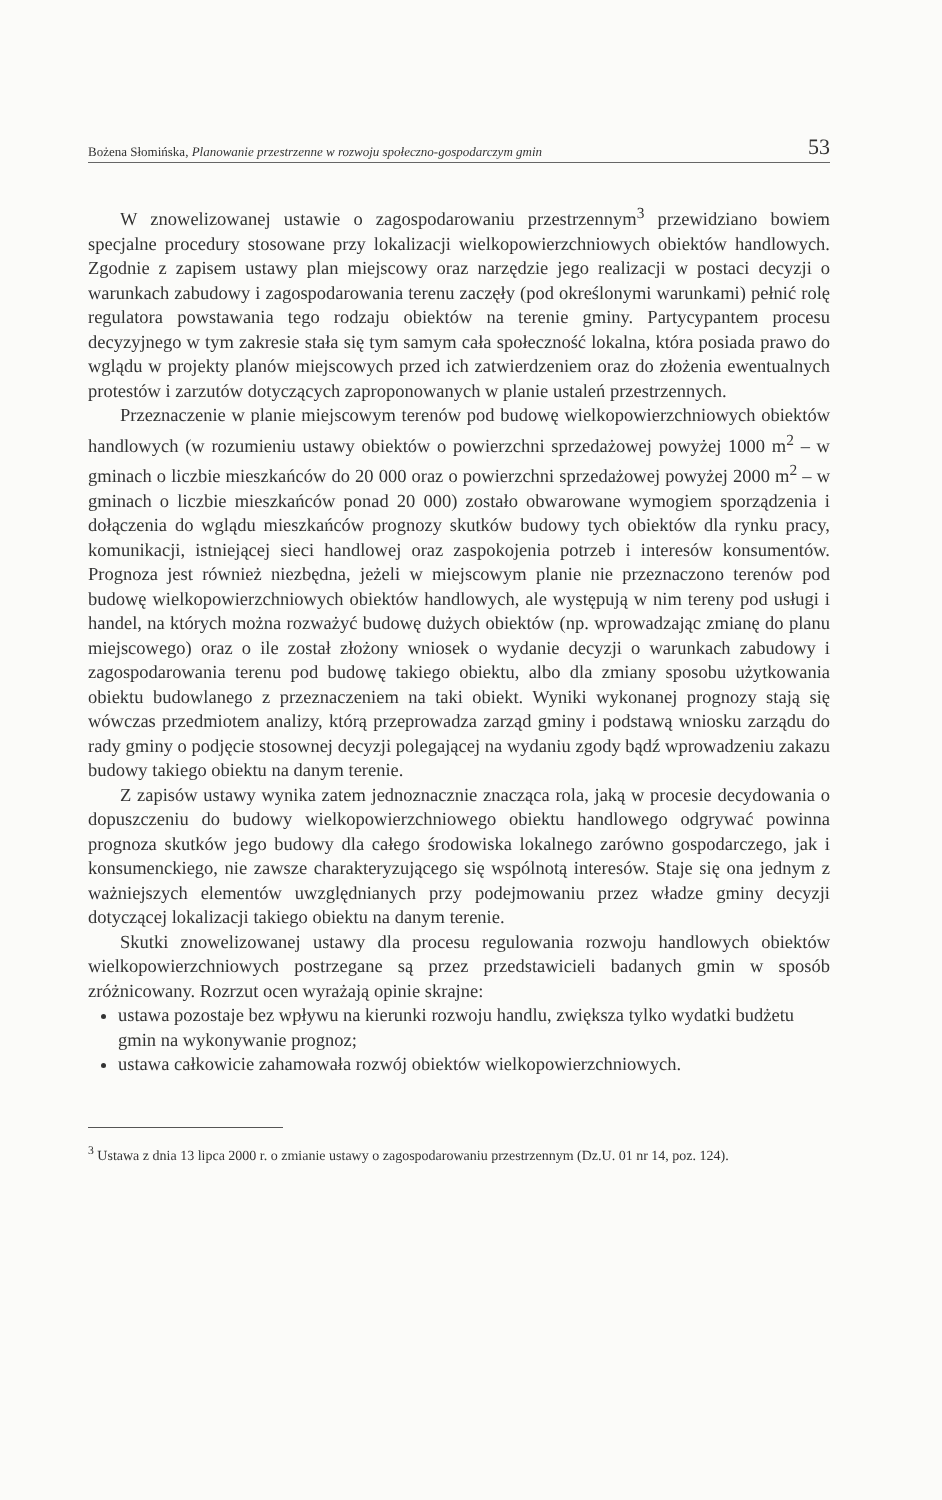Bożena Słomińska, Planowanie przestrzenne w rozwoju społeczno-gospodarczym gmin 53
W znowelizowanej ustawie o zagospodarowaniu przestrzennym<sup>3</sup> przewidziano bowiem specjalne procedury stosowane przy lokalizacji wielkopowierzchniowych obiektów handlowych. Zgodnie z zapisem ustawy plan miejscowy oraz narzędzie jego realizacji w postaci decyzji o warunkach zabudowy i zagospodarowania terenu zaczęły (pod określonymi warunkami) pełnić rolę regulatora powstawania tego rodzaju obiektów na terenie gminy. Partycypantem procesu decyzyjnego w tym zakresie stała się tym samym cała społeczność lokalna, która posiada prawo do wglądu w projekty planów miejscowych przed ich zatwierdzeniem oraz do złożenia ewentualnych protestów i zarzutów dotyczących zaproponowanych w planie ustaleń przestrzennych.
Przeznaczenie w planie miejscowym terenów pod budowę wielkopowierzchniowych obiektów handlowych (w rozumieniu ustawy obiektów o powierzchni sprzedażowej powyżej 1000 m<sup>2</sup> – w gminach o liczbie mieszkańców do 20 000 oraz o powierzchni sprzedażowej powyżej 2000 m<sup>2</sup> – w gminach o liczbie mieszkańców ponad 20 000) zostało obwarowane wymogiem sporządzenia i dołączenia do wglądu mieszkańców prognozy skutków budowy tych obiektów dla rynku pracy, komunikacji, istniejącej sieci handlowej oraz zaspokojenia potrzeb i interesów konsumentów. Prognoza jest również niezbędna, jeżeli w miejscowym planie nie przeznaczono terenów pod budowę wielkopowierzchniowych obiektów handlowych, ale występują w nim tereny pod usługi i handel, na których można rozważyć budowę dużych obiektów (np. wprowadzając zmianę do planu miejscowego) oraz o ile został złożony wniosek o wydanie decyzji o warunkach zabudowy i zagospodarowania terenu pod budowę takiego obiektu, albo dla zmiany sposobu użytkowania obiektu budowlanego z przeznaczeniem na taki obiekt. Wyniki wykonanej prognozy stają się wówczas przedmiotem analizy, którą przeprowadza zarząd gminy i podstawą wniosku zarządu do rady gminy o podjęcie stosownej decyzji polegającej na wydaniu zgody bądź wprowadzeniu zakazu budowy takiego obiektu na danym terenie.
Z zapisów ustawy wynika zatem jednoznacznie znacząca rola, jaką w procesie decydowania o dopuszczeniu do budowy wielkopowierzchniowego obiektu handlowego odgrywać powinna prognoza skutków jego budowy dla całego środowiska lokalnego zarówno gospodarczego, jak i konsumenckiego, nie zawsze charakteryzującego się wspólnotą interesów. Staje się ona jednym z ważniejszych elementów uwzględnianych przy podejmowaniu przez władze gminy decyzji dotyczącej lokalizacji takiego obiektu na danym terenie.
Skutki znowelizowanej ustawy dla procesu regulowania rozwoju handlowych obiektów wielkopowierzchniowych postrzegane są przez przedstawicieli badanych gmin w sposób zróżnicowany. Rozrzut ocen wyrażają opinie skrajne:
ustawa pozostaje bez wpływu na kierunki rozwoju handlu, zwiększa tylko wydatki budżetu gmin na wykonywanie prognoz;
ustawa całkowicie zahamowała rozwój obiektów wielkopowierzchniowych.
<sup>3</sup> Ustawa z dnia 13 lipca 2000 r. o zmianie ustawy o zagospodarowaniu przestrzennym (Dz.U. 01 nr 14, poz. 124).